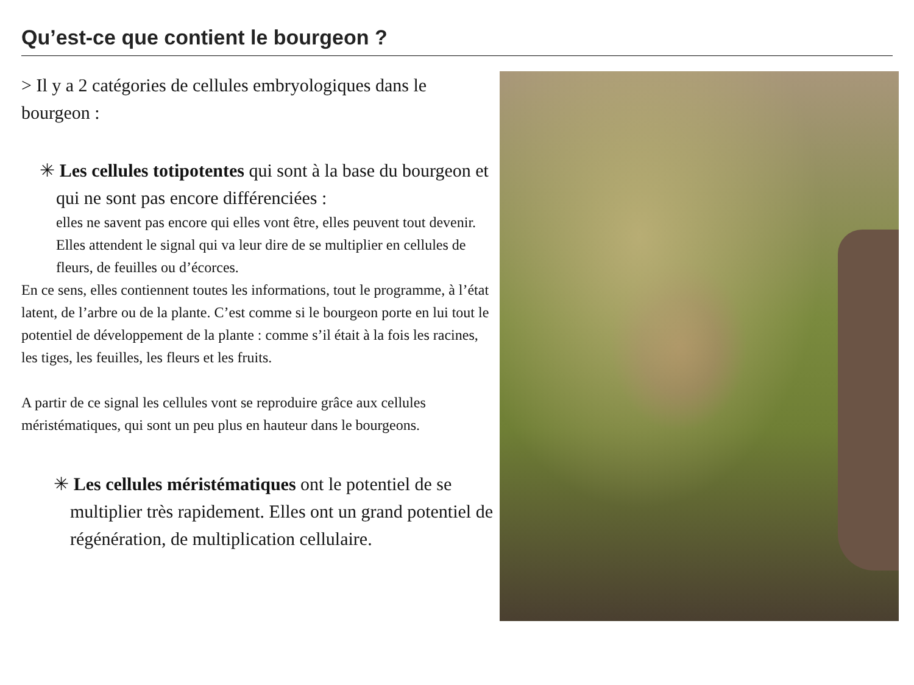Qu’est-ce que contient le bourgeon ?
> Il y a 2 catégories de cellules embryologiques dans le bourgeon :
✳︎ Les cellules totipotentes qui sont à la base du bourgeon et qui ne sont pas encore différenciées :
elles ne savent pas encore qui elles vont être, elles peuvent tout devenir. Elles attendent le signal qui va leur dire de se multiplier en cellules de fleurs, de feuilles ou d’écorces.
En ce sens, elles contiennent toutes les informations, tout le programme, à l’état latent, de l’arbre ou de la plante. C’est comme si le bourgeon porte en lui tout le potentiel de développement de la plante : comme s’il était à la fois les racines, les tiges, les feuilles, les fleurs et les fruits.
A partir de ce signal les cellules vont se reproduire grâce aux cellules méristématiques, qui sont un peu plus en hauteur dans le bourgeons.
✳︎ Les cellules méristématiques ont le potentiel de se multiplier très rapidement. Elles ont un grand potentiel de régénération, de multiplication cellulaire.